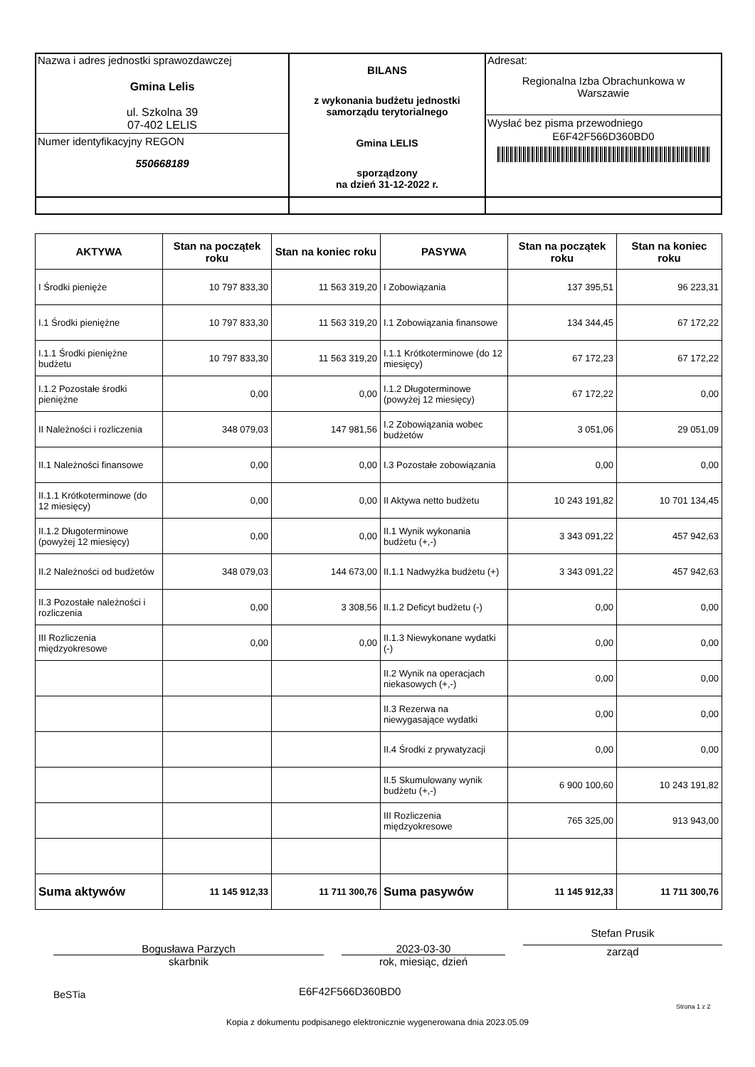| Nazwa i adres jednostki sprawozdawczej Gmina Lelis ul. Szkolna 39 07-402 LELIS Numer identyfikacyjny REGON 550668189 | BILANS z wykonania budżetu jednostki samorządu terytorialnego Gmina LELIS sporządzony na dzień 31-12-2022 r. | Adresat: Regionalna Izba Obrachunkowa w Warszawie Wysłać bez pisma przewodniego E6F42F566D360BD0 |
| AKTYWA | Stan na początek roku | Stan na koniec roku | PASYWA | Stan na początek roku | Stan na koniec roku |
| --- | --- | --- | --- | --- | --- |
| I Środki pienięże | 10 797 833,30 | 11 563 319,20 | I Zobowiązania | 137 395,51 | 96 223,31 |
| I.1 Środki pieniężne | 10 797 833,30 | 11 563 319,20 | I.1 Zobowiązania finansowe | 134 344,45 | 67 172,22 |
| I.1.1 Środki pieniężne budżetu | 10 797 833,30 | 11 563 319,20 | I.1.1 Krótkoterminowe (do 12 miesięcy) | 67 172,23 | 67 172,22 |
| I.1.2 Pozostałe środki pieniężne | 0,00 | 0,00 | I.1.2 Długoterminowe (powyżej 12 miesięcy) | 67 172,22 | 0,00 |
| II Należności i rozliczenia | 348 079,03 | 147 981,56 | I.2 Zobowiązania wobec budżetów | 3 051,06 | 29 051,09 |
| II.1 Należności finansowe | 0,00 | 0,00 | I.3 Pozostałe zobowiązania | 0,00 | 0,00 |
| II.1.1 Krótkoterminowe (do 12 miesięcy) | 0,00 | 0,00 | II Aktywa netto budżetu | 10 243 191,82 | 10 701 134,45 |
| II.1.2 Długoterminowe (powyżej 12 miesięcy) | 0,00 | 0,00 | II.1 Wynik wykonania budżetu (+,-) | 3 343 091,22 | 457 942,63 |
| II.2 Należności od budżetów | 348 079,03 | 144 673,00 | II.1.1 Nadwyżka budżetu (+) | 3 343 091,22 | 457 942,63 |
| II.3 Pozostałe należności i rozliczenia | 0,00 | 3 308,56 | II.1.2 Deficyt budżetu (-) | 0,00 | 0,00 |
| III Rozliczenia międzyokresowe | 0,00 | 0,00 | II.1.3 Niewykonane wydatki (-) | 0,00 | 0,00 |
| | | | II.2 Wynik na operacjach niekasowych (+,-) | 0,00 | 0,00 |
| | | | II.3 Rezerwa na niewygasające wydatki | 0,00 | 0,00 |
| | | | II.4 Środki z prywatyzacji | 0,00 | 0,00 |
| | | | II.5 Skumulowany wynik budżetu (+,-) | 6 900 100,60 | 10 243 191,82 |
| | | | III Rozliczenia międzyokresowe | 765 325,00 | 913 943,00 |
| Suma aktywów | 11 145 912,33 | 11 711 300,76 | Suma pasywów | 11 145 912,33 | 11 711 300,76 |
Bogusława Parzych
skarbnik
2023-03-30
rok, miesiąc, dzień
Stefan Prusik
zarząd
BeSTia E6F42F566D360BD0
Strona 1 z 2
Kopia z dokumentu podpisanego elektronicznie wygenerowana dnia 2023.05.09